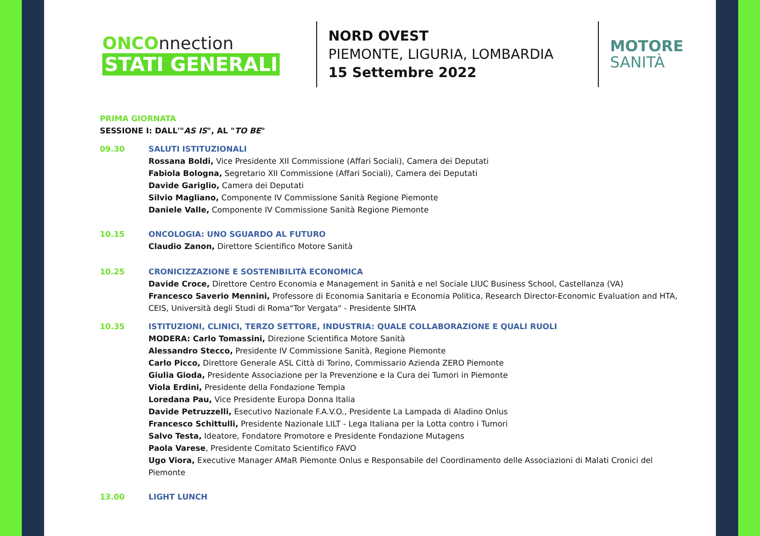ONCOnnection
STATI GENERALI
NORD OVEST
PIEMONTE, LIGURIA, LOMBARDIA
15 Settembre 2022
MOTORE
SANITÀ
PRIMA GIORNATA
SESSIONE I: DALL'"AS IS", AL "TO BE"
09.30 SALUTI ISTITUZIONALI
Rossana Boldi, Vice Presidente XII Commissione (Affari Sociali), Camera dei Deputati
Fabiola Bologna, Segretario XII Commissione (Affari Sociali), Camera dei Deputati
Davide Gariglio, Camera dei Deputati
Silvio Magliano, Componente IV Commissione Sanità Regione Piemonte
Daniele Valle, Componente IV Commissione Sanità Regione Piemonte
10.15 ONCOLOGIA: UNO SGUARDO AL FUTURO
Claudio Zanon, Direttore Scientifico Motore Sanità
10.25 CRONICIZZAZIONE E SOSTENIBILITÀ ECONOMICA
Davide Croce, Direttore Centro Economia e Management in Sanità e nel Sociale LIUC Business School, Castellanza (VA)
Francesco Saverio Mennini, Professore di Economia Sanitaria e Economia Politica, Research Director-Economic Evaluation and HTA, CEIS, Università degli Studi di Roma"Tor Vergata" - Presidente SIHTA
10.35 ISTITUZIONI, CLINICI, TERZO SETTORE, INDUSTRIA: QUALE COLLABORAZIONE E QUALI RUOLI
MODERA: Carlo Tomassini, Direzione Scientifica Motore Sanità
Alessandro Stecco, Presidente IV Commissione Sanità, Regione Piemonte
Carlo Picco, Direttore Generale ASL Città di Torino, Commissario Azienda ZERO Piemonte
Giulia Gioda, Presidente Associazione per la Prevenzione e la Cura dei Tumori in Piemonte
Viola Erdini, Presidente della Fondazione Tempia
Loredana Pau, Vice Presidente Europa Donna Italia
Davide Petruzzelli, Esecutivo Nazionale F.A.V.O., Presidente La Lampada di Aladino Onlus
Francesco Schittulli, Presidente Nazionale LILT - Lega Italiana per la Lotta contro i Tumori
Salvo Testa, Ideatore, Fondatore Promotore e Presidente Fondazione Mutagens
Paola Varese, Presidente Comitato Scientifico FAVO
Ugo Viora, Executive Manager AMaR Piemonte Onlus e Responsabile del Coordinamento delle Associazioni di Malati Cronici del Piemonte
13.00 LIGHT LUNCH